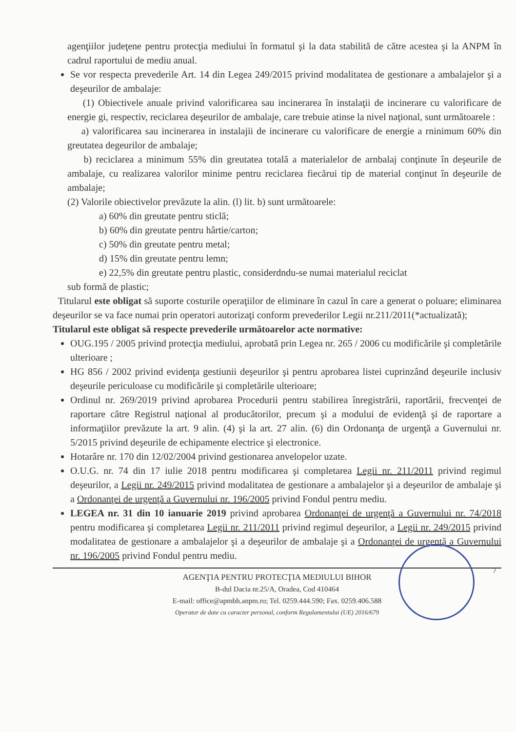agenţiilor judeţene pentru protecţia mediului în formatul şi la data stabilită de către acestea şi la ANPM în cadrul raportului de mediu anual.
Se vor respecta prevederile Art. 14 din Legea 249/2015 privind modalitatea de gestionare a ambalajelor şi a deşeurilor de ambalaje:
(1) Obiectivele anuale privind valorificarea sau incinerarea în instalaţii de incinerare cu valorificare de energie gi, respectiv, reciclarea deşeurilor de ambalaje, care trebuie atinse la nivel naţional, sunt următoarele :
a) valorificarea sau incinerarea in instalajii de incinerare cu valorificare de energie a rninimum 60% din greutatea degeurilor de ambalaje;
b) reciclarea a minimum 55% din greutatea totală a materialelor de arnbalaj conţinute în deşeurile de ambalaje, cu realizarea valorilor minime pentru reciclarea fiecărui tip de material conţinut în deşeurile de ambalaje;
(2) Valorile obiectivelor prevăzute la alin. (l) lit. b) sunt următoarele:
a) 60% din greutate pentru sticlă;
b) 60% din greutate pentru hârtie/carton;
c) 50% din greutate pentru metal;
d) 15% din greutate pentru lemn;
e) 22,5% din greutate pentru plastic, considerdndu-se numai materialul reciclat
sub formă de plastic;
Titularul este obligat să suporte costurile operaţiilor de eliminare în cazul în care a generat o poluare; eliminarea deşeurilor se va face numai prin operatori autorizaţi conform prevederilor Legii nr.211/2011(*actualizată);
Titularul este obligat să respecte prevederile următoarelor acte normative:
OUG.195 / 2005 privind protecţia mediului, aprobată prin Legea nr. 265 / 2006 cu modificările şi completările ulterioare ;
HG 856 / 2002 privind evidenţa gestiunii deşeurilor şi pentru aprobarea listei cuprinzând deşeurile inclusiv deşeurile periculoase cu modificările şi completările ulterioare;
Ordinul nr. 269/2019 privind aprobarea Procedurii pentru stabilirea înregistrării, raportării, frecvenţei de raportare către Registrul naţional al producătorilor, precum şi a modului de evidenţă şi de raportare a informaţiilor prevăzute la art. 9 alin. (4) şi la art. 27 alin. (6) din Ordonanţa de urgenţă a Guvernului nr. 5/2015 privind deşeurile de echipamente electrice şi electronice.
Hotarâre nr. 170 din 12/02/2004 privind gestionarea anvelopelor uzate.
O.U.G. nr. 74 din 17 iulie 2018 pentru modificarea şi completarea Legii nr. 211/2011 privind regimul deşeurilor, a Legii nr. 249/2015 privind modalitatea de gestionare a ambalajelor şi a deşeurilor de ambalaje şi a Ordonanţei de urgenţă a Guvernului nr. 196/2005 privind Fondul pentru mediu.
LEGEA nr. 31 din 10 ianuarie 2019 privind aprobarea Ordonanţei de urgenţă a Guvernului nr. 74/2018 pentru modificarea şi completarea Legii nr. 211/2011 privind regimul deşeurilor, a Legii nr. 249/2015 privind modalitatea de gestionare a ambalajelor şi a deşeurilor de ambalaje şi a Ordonanţei de urgenţă a Guvernului nr. 196/2005 privind Fondul pentru mediu.
7
AGENŢIA PENTRU PROTECŢIA MEDIULUI BIHOR
B-dul Dacia nr.25/A, Oradea, Cod 410464
E-mail: office@apmbh.anpm.ro; Tel. 0259.444.590; Fax. 0259.406.588
Operator de date cu caracter personal, conform Regulamentului (UE) 2016/679